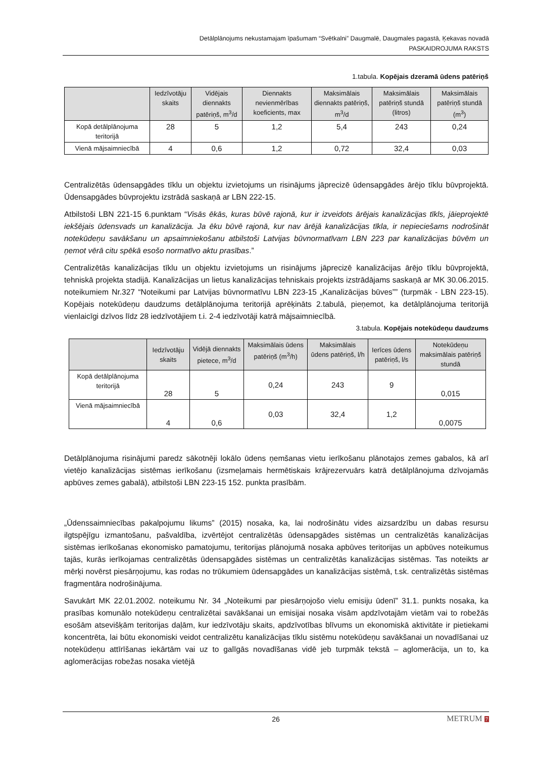Detālplānojums nekustamajam īpašumam “Svētkalni” Daugmalē, Daugmales pagastā, Ķekavas novadā
PASKAIDROJUMA RAKSTS
1.tabula. Kopējais dzeramā ūdens patēriņš
| | Iedzīvotāju skaits | Vidējais diennakts patēriņš, m<sup>3</sup>/d | Diennakts nevienmērības koeficients, max | Maksimālais diennakts patēriņš, m<sup>3</sup>/d | Maksimālais patēriņš stundā (litros) | Maksimālais patēriņš stundā (m<sup>3</sup>) |
| --- | --- | --- | --- | --- | --- | --- |
| Kopā detālplānojuma teritorijā | 28 | 5 | 1,2 | 5,4 | 243 | 0,24 |
| Vienā mājsaimniecībā | 4 | 0,6 | 1,2 | 0,72 | 32,4 | 0,03 |
Centralizētās ūdensapgādes tīklu un objektu izvietojums un risinājums jāprecizē ūdensapgādes ārējo tīklu būvprojektā. Ūdensapgādes būvprojektu izstrādā saskaņā ar LBN 222-15.
Atbilstoši LBN 221-15 6.punktam “Visās ēkās, kuras būvē rajonā, kur ir izveidots ārējais kanalizācijas tīkls, jāieprojektē iekšējais ūdensvads un kanalizācija. Ja ēku būvē rajonā, kur nav ārējā kanalizācijas tīkla, ir nepieciešams nodrošināt notekūdeņu savākšanu un apsaimniekošanu atbilstoši Latvijas būvnormatīvam LBN 223 par kanalizācijas būvēm un ņemot vērā citu spēkā esošo normatīvo aktu prasības.”
Centralizētās kanalizācijas tīklu un objektu izvietojums un risinājums jāprecizē kanalizācijas ārējo tīklu būvprojektā, tehniskā projekta stadijā. Kanalizācijas un lietus kanalizācijas tehniskais projekts izstrādājams saskaņā ar MK 30.06.2015. noteikumiem Nr.327 “Noteikumi par Latvijas būvnormatīvu LBN 223-15 „Kanalizācijas būves”” (turpmāk - LBN 223-15). Kopējais notekūdeņu daudzums detālplānojuma teritorijā aprēķināts 2.tabulā, pieņemot, ka detālplānojuma teritorijā vienlaicīgi dzīvos līdz 28 iedzīvotājiem t.i. 2-4 iedzīvotāji katrā mājsaimniecībā.
3.tabula. Kopējais notekūdeņu daudzums
| | Iedzīvotāju skaits | Vidējā diennakts pietece, m<sup>3</sup>/d | Maksimālais ūdens patēriņš (m<sup>3</sup>/h) | Maksimālais ūdens patēriņš, l/h | Ierīces ūdens patēriņš, l/s | Notekūdeņu maksimālais patēriņš stundā |
| --- | --- | --- | --- | --- | --- | --- |
| Kopā detālplānojuma teritorijā | 28 | 5 | 0,24 | 243 | 9 | 0,015 |
| Vienā mājsaimniecībā | 4 | 0,6 | 0,03 | 32,4 | 1,2 | 0,0075 |
Detālplānojuma risinājumi paredz sākotnēji lokālo ūdens ņemšanas vietu ierīkošanu plānotajos zemes gabalos, kā arī vietējo kanalizācijas sistēmas ierīkošanu (izsmeļamais hermētiskais krājrezervuārs katrā detālplānojuma dzīvojamās apbūves zemes gabalā), atbilstoši LBN 223-15 152. punkta prasībām.
„Ūdenssaimniecības pakalpojumu likums” (2015) nosaka, ka, lai nodrošinātu vides aizsardzību un dabas resursu ilgtspējīgu izmantošanu, pašvaldība, izvērtējot centralizētās ūdensapgādes sistēmas un centralizētās kanalizācijas sistēmas ierīkošanas ekonomisko pamatojumu, teritorijas plānojumā nosaka apbūves teritorijas un apbūves noteikumus tajās, kurās ierīkojamas centralizētās ūdensapgādes sistēmas un centralizētās kanalizācijas sistēmas. Tas noteikts ar mērķi novērst piesārņojumu, kas rodas no trūkumiem ūdensapgādes un kanalizācijas sistēmā, t.sk. centralizētās sistēmas fragmentāra nodrošinājuma.
Savukārt MK 22.01.2002. noteikumu Nr. 34 „Noteikumi par piesārņojošo vielu emisiju ūdenī” 31.1. punkts nosaka, ka prasības komunālo notekūdeņu centralizētai savākšanai un emisijai nosaka visām apdzīvotajām vietām vai to robežās esošām atsevišķām teritorijas daļām, kur iedzīvotāju skaits, apdzīvotības blīvums un ekonomiskā aktivitāte ir pietiekami koncentrēta, lai būtu ekonomiski veidot centralizētu kanalizācijas tīklu sistēmu notekūdeņu savākšanai un novadīšanai uz notekūdeņu attīrīšanas iekārtām vai uz to galīgās novadīšanas vidē jeb turpmāk tekstā – aglomerācija, un to, ka aglomerācijas robežas nosaka vietējā
26
METRUM 7